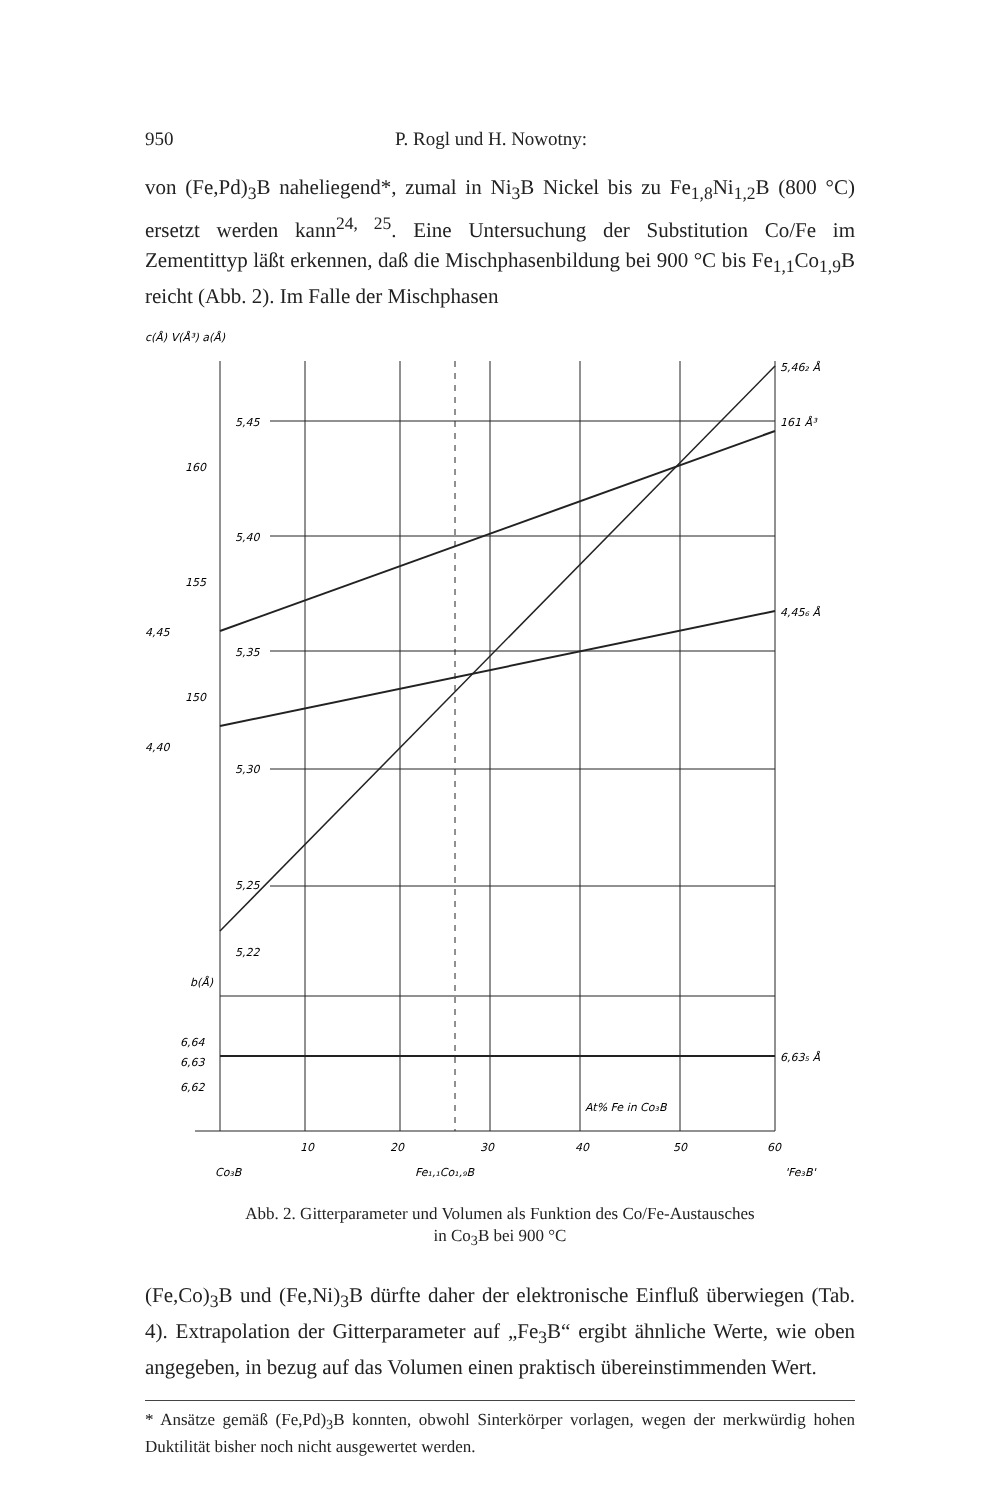950 P. Rogl und H. Nowotny:
von (Fe,Pd)<sub>3</sub>B naheliegend*, zumal in Ni<sub>3</sub>B Nickel bis zu Fe<sub>1,8</sub>Ni<sub>1,2</sub>B (800 °C) ersetzt werden kann<sup>24, 25</sup>. Eine Untersuchung der Substitution Co/Fe im Zementittyp läßt erkennen, daß die Mischphasenbildung bei 900 °C bis Fe<sub>1,1</sub>Co<sub>1,9</sub>B reicht (Abb. 2). Im Falle der Mischphasen
c(Å) V(Å³) a(Å)
5,46₂ Å
161 Å³
4,45₆ Å
6,63₅ Å
5,45
5,40
5,35
5,30
5,25
5,22
160
155
150
4,45
4,40
b(Å)
6,64
6,63
6,62
At% Fe in Co₃B
10
20
30
40
50
60
Co₃B
Fe₁,₁Co₁,₉B
'Fe₃B'
Abb. 2. Gitterparameter und Volumen als Funktion des Co/Fe-Austausches
in Co<sub>3</sub>B bei 900 °C
(Fe,Co)<sub>3</sub>B und (Fe,Ni)<sub>3</sub>B dürfte daher der elektronische Einfluß überwiegen (Tab. 4). Extrapolation der Gitterparameter auf „Fe<sub>3</sub>B“ ergibt ähnliche Werte, wie oben angegeben, in bezug auf das Volumen einen praktisch übereinstimmenden Wert.
* Ansätze gemäß (Fe,Pd)<sub>3</sub>B konnten, obwohl Sinterkörper vorlagen, wegen der merkwürdig hohen Duktilität bisher noch nicht ausgewertet werden.